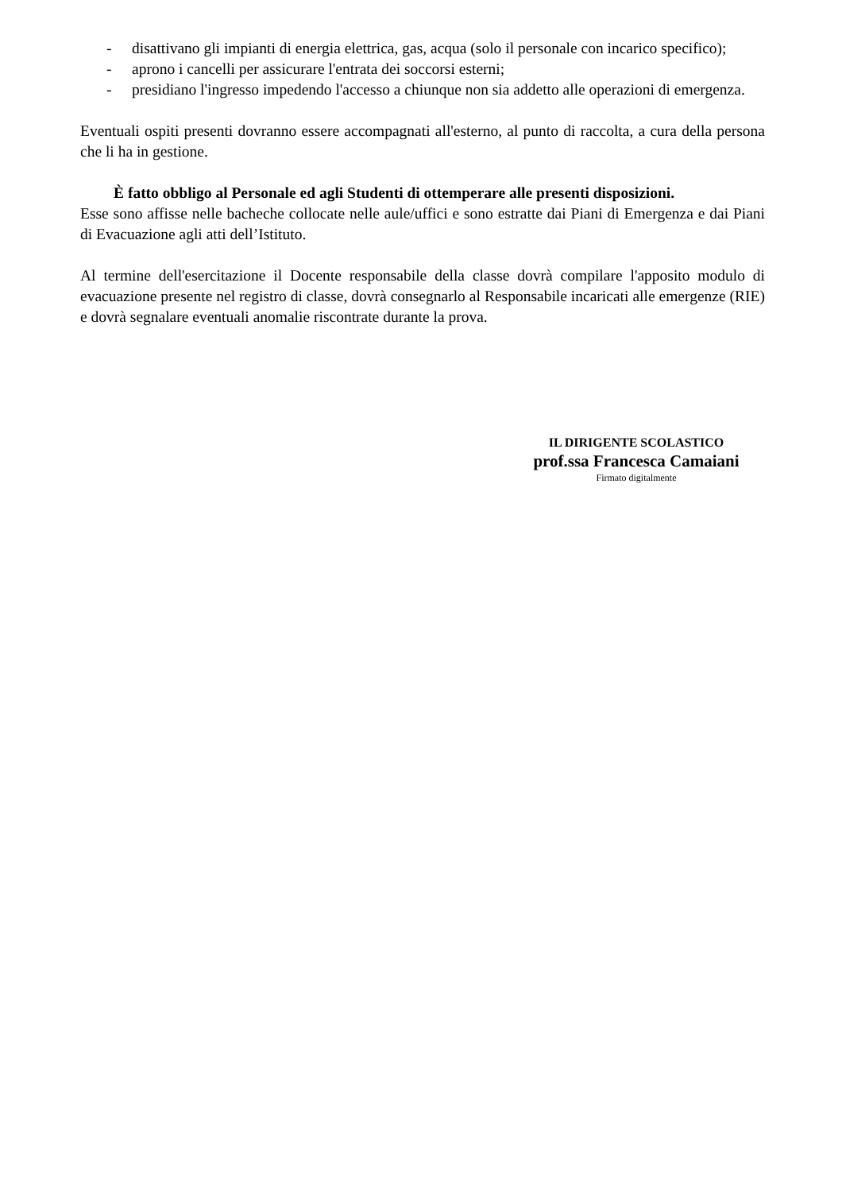- disattivano gli impianti di energia elettrica, gas, acqua (solo il personale con incarico specifico);
- aprono i cancelli per assicurare l'entrata dei soccorsi esterni;
- presidiano l'ingresso impedendo l'accesso a chiunque non sia addetto alle operazioni di emergenza.
Eventuali ospiti presenti dovranno essere accompagnati all'esterno, al punto di raccolta, a cura della persona che li ha in gestione.
È fatto obbligo al Personale ed agli Studenti di ottemperare alle presenti disposizioni.
Esse sono affisse nelle bacheche collocate nelle aule/uffici e sono estratte dai Piani di Emergenza e dai Piani di Evacuazione agli atti dell’Istituto.
Al termine dell'esercitazione il Docente responsabile della classe dovrà compilare l'apposito modulo di evacuazione presente nel registro di classe, dovrà consegnarlo al Responsabile incaricati alle emergenze (RIE) e dovrà segnalare eventuali anomalie riscontrate durante la prova.
IL DIRIGENTE SCOLASTICO
prof.ssa Francesca Camaiani
Firmato digitalmente